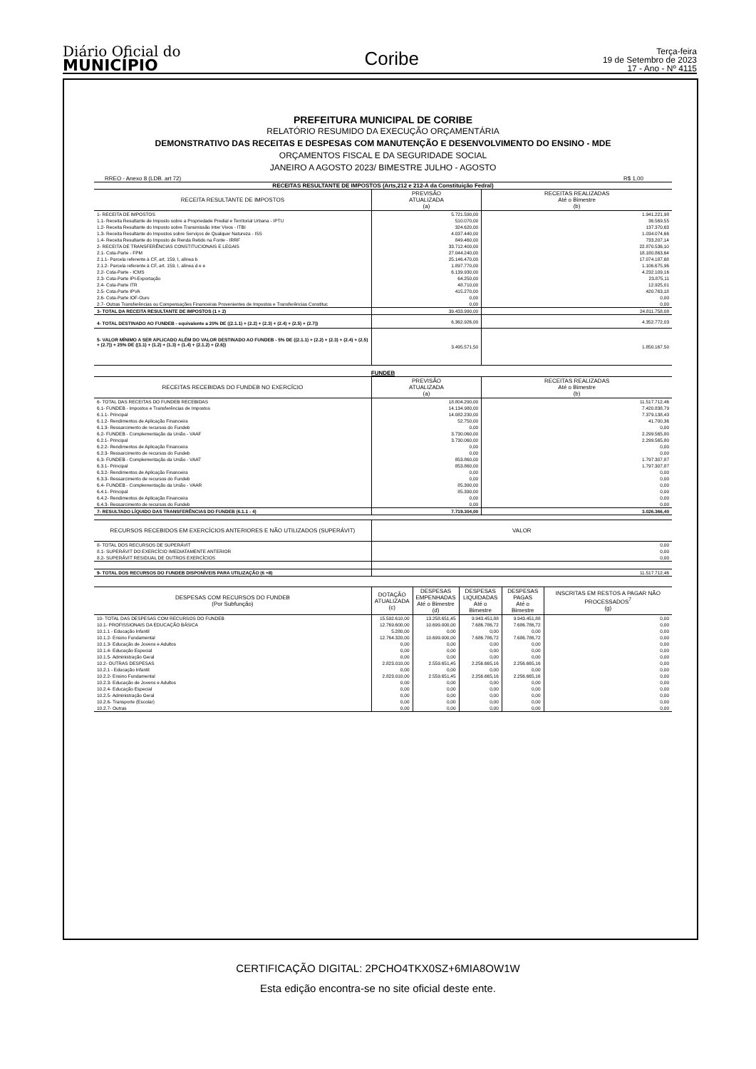Diário Oficial do
MUNICÍPIO
Coribe
Terça-feira
19 de Setembro de 2023
17 - Ano - Nº 4115
PREFEITURA MUNICIPAL DE CORIBE
RELATÓRIO RESUMIDO DA EXECUÇÃO ORÇAMENTÁRIA
DEMONSTRATIVO DAS RECEITAS E DESPESAS COM MANUTENÇÃO E DESENVOLVIMENTO DO ENSINO - MDE
ORÇAMENTOS FISCAL E DA SEGURIDADE SOCIAL
JANEIRO A AGOSTO 2023/ BIMESTRE JULHO - AGOSTO
RREO - Anexo 8 (LDB. art 72) R$ 1,00
RECEITAS RESULTANTE DE IMPOSTOS (Arts,212 e 212-A da Constituição Fedral)
| RECEITA RESULTANTE DE IMPOSTOS | PREVISÃO ATUALIZADA (a) | RECEITAS REALIZADAS Até o Bimestre (b) |
| --- | --- | --- |
| 1- RECEITA DE IMPOSTOS | 5.721.590,00 | 1.941.221,98 |
| 1.1- Receita Resultante de Imposto sobre a Propriedade Predial e Territorial Urbana - IPTU | 510.070,00 | 36.569,55 |
| 1.2- Receita Resultante do Imposto sobre Transmissão Inter Vivos - ITBI | 324.620,00 | 137.370,63 |
| 1.3- Receita Resultante do Impostos sobre Serviços de Qualquer Natureza - ISS | 4.037.440,00 | 1.034.074,66 |
| 1.4- Receita Resultante do Imposto de Renda Retido na Fonte - IRRF | 849.460,00 | 733.207,14 |
| 2- RECEITA DE TRANSFERÊNCIAS CONSTITUCIONAIS E LEGAIS | 33.712.400,00 | 22.870.536,10 |
| 2.1- Cota-Parte - FPM | 27.044.240,00 | 18.180.863,64 |
| 2.1.1- Parcela referente à CF, art. 159, I, alínea b | 25.146.470,00 | 17.074.187,68 |
| 2.1.2- Parcela referente à CF, art. 159, I, alínea d e e | 1.897.770,00 | 1.106.675,96 |
| 2.2- Cota-Parte - ICMS | 6.139.930,00 | 4.232.109,16 |
| 2.3- Cota-Parte IPI-Exportação | 64.250,00 | 23.875,11 |
| 2.4- Cota-Parte ITR | 48.710,00 | 12.925,01 |
| 2.5- Cota-Parte IPVA | 415.270,00 | 420.763,18 |
| 2.6- Cota-Parte IOF-Ouro | 0,00 | 0,00 |
| 2.7- Outras Transferências ou Compensações Financeiras Provenientes de Impostos e Transferências Constituc | 0,00 | 0,00 |
| 3- TOTAL DA RECEITA RESULTANTE DE IMPOSTOS (1 + 2) | 39.433.990,00 | 24.811.758,08 |
| 4- TOTAL DESTINADO AO FUNDEB - equivalente a 20% DE ((2.1.1) + (2.2) + (2.3) + (2.4) + (2.5) + (2.7)) | 6.362.926,00 | 4.352.772,03 |
| 5- VALOR MÍNIMO A SER APLICADO ALÉM DO VALOR DESTINADO AO FUNDEB - 5% DE ((2.1.1) + (2.2) + (2.3) + (2.4) + (2.5) + (2.7)) + 25% DE ((1.1) + (1.2) + (1.3) + (1.4) + (2.1.2) + (2.6)) | 3.495.571,50 | 1.850.167,50 |
FUNDEB
| RECEITAS RECEBIDAS DO FUNDEB NO EXERCÍCIO | PREVISÃO ATUALIZADA (a) | RECEITAS REALIZADAS Até o Bimestre (b) |
| --- | --- | --- |
| 6- TOTAL DAS RECEITAS DO FUNDEB RECEBIDAS | 18.804.290,00 | 11.517.712,46 |
| 6.1- FUNDEB - Impostos e Transferências de Impostos | 14.134.980,00 | 7.420.838,79 |
| 6.1.1- Principal | 14.082.230,00 | 7.379.138,43 |
| 6.1.2- Rendimentos de Aplicação Financeira | 52.750,00 | 41.700,36 |
| 6.1.3- Ressarcimento de recursos do Fundeb | 0,00 | 0,00 |
| 6.2- FUNDEB - Complementação da União - VAAF | 3.730.060,00 | 2.299.565,80 |
| 6.2.1- Principal | 3.730.060,00 | 2.299.565,80 |
| 6.2.2- Rendimentos de Aplicação Financeira | 0,00 | 0,00 |
| 6.2.3- Ressarcimento de recursos do Fundeb | 0,00 | 0,00 |
| 6.3- FUNDEB - Complementação da União - VAAT | 853.860,00 | 1.797.307,87 |
| 6.3.1- Principal | 853.860,00 | 1.797.307,87 |
| 6.3.2- Rendimentos de Aplicação Financeira | 0,00 | 0,00 |
| 6.3.3- Ressarcimento de recursos do Fundeb | 0,00 | 0,00 |
| 6.4- FUNDEB - Complementação da União - VAAR | 85.390,00 | 0,00 |
| 6.4.1- Principal | 85.390,00 | 0,00 |
| 6.4.2- Rendimentos de Aplicação Financeira | 0,00 | 0,00 |
| 6.4.3- Ressarcimento de recursos do Fundeb | 0,00 | 0,00 |
| 7- RESULTADO LÍQUIDO DAS TRANSFERÊNCIAS DO FUNDEB (6.1.1 - 4) | 7.719.304,00 | 3.026.366,40 |
| RECURSOS RECEBIDOS EM EXERCÍCIOS ANTERIORES E NÃO UTILIZADOS (SUPERÁVIT) | VALOR |
| --- | --- |
| 8- TOTAL DOS RECURSOS DE SUPERÁVIT | 0,00 |
| 8.1- SUPERÁVIT DO EXERCÍCIO IMEDIATAMENTE ANTERIOR | 0,00 |
| 8.2- SUPERÁVIT RESIDUAL DE OUTROS EXERCÍCIOS | 0,00 |
| 9- TOTAL DOS RECURSOS DO FUNDEB DISPONÍVEIS PARA UTILIZAÇÃO (6 +8) | 11.517.712,46 |
| DESPESAS COM RECURSOS DO FUNDEB (Por Subfunção) | DOTAÇÃO ATUALIZADA (c) | DESPESAS EMPENHADAS Até o Bimestre (d) | DESPESAS LIQUIDADAS Até o Bimestre | DESPESAS PAGAS Até o Bimestre | INSCRITAS EM RESTOS A PAGAR NÃO PROCESSADOS<sup>7</sup> (g) |
| --- | --- | --- | --- | --- | --- |
| 10- TOTAL DAS DESPESAS COM RECURSOS DO FUNDEB | 15.592.610,00 | 13.258.651,45 | 9.943.451,88 | 9.943.451,88 | 0,00 |
| 10.1- PROFISSIONAIS DA EDUCAÇÃO BÁSICA | 12.769.600,00 | 10.699.000,00 | 7.686.786,72 | 7.686.786,72 | 0,00 |
| 10.1.1 - Educação Infantil | 5.280,00 | 0,00 | 0,00 | 0,00 | 0,00 |
| 10.1.2- Ensino Fundamental | 12.764.320,00 | 10.699.000,00 | 7.686.786,72 | 7.686.786,72 | 0,00 |
| 10.1.3- Educação de Jovens e Adultos | 0,00 | 0,00 | 0,00 | 0,00 | 0,00 |
| 10.1.4- Educação Especial | 0,00 | 0,00 | 0,00 | 0,00 | 0,00 |
| 10.1.5- Administração Geral | 0,00 | 0,00 | 0,00 | 0,00 | 0,00 |
| 10.2- OUTRAS DESPESAS | 2.823.010,00 | 2.559.651,45 | 2.256.665,16 | 2.256.665,16 | 0,00 |
| 10.2.1 - Educação Infantil | 0,00 | 0,00 | 0,00 | 0,00 | 0,00 |
| 10.2.2- Ensino Fundamental | 2.823.010,00 | 2.559.651,45 | 2.256.665,16 | 2.256.665,16 | 0,00 |
| 10.2.3- Educação de Jovens e Adultos | 0,00 | 0,00 | 0,00 | 0,00 | 0,00 |
| 10.2.4- Educação Especial | 0,00 | 0,00 | 0,00 | 0,00 | 0,00 |
| 10.2.5- Administração Geral | 0,00 | 0,00 | 0,00 | 0,00 | 0,00 |
| 10.2.6- Transporte (Escolar) | 0,00 | 0,00 | 0,00 | 0,00 | 0,00 |
| 10.2.7- Outras | 0,00 | 0,00 | 0,00 | 0,00 | 0,00 |
CERTIFICAÇÃO DIGITAL: 2PCHO4TKX0SZ+6MIA8OW1W
Esta edição encontra-se no site oficial deste ente.